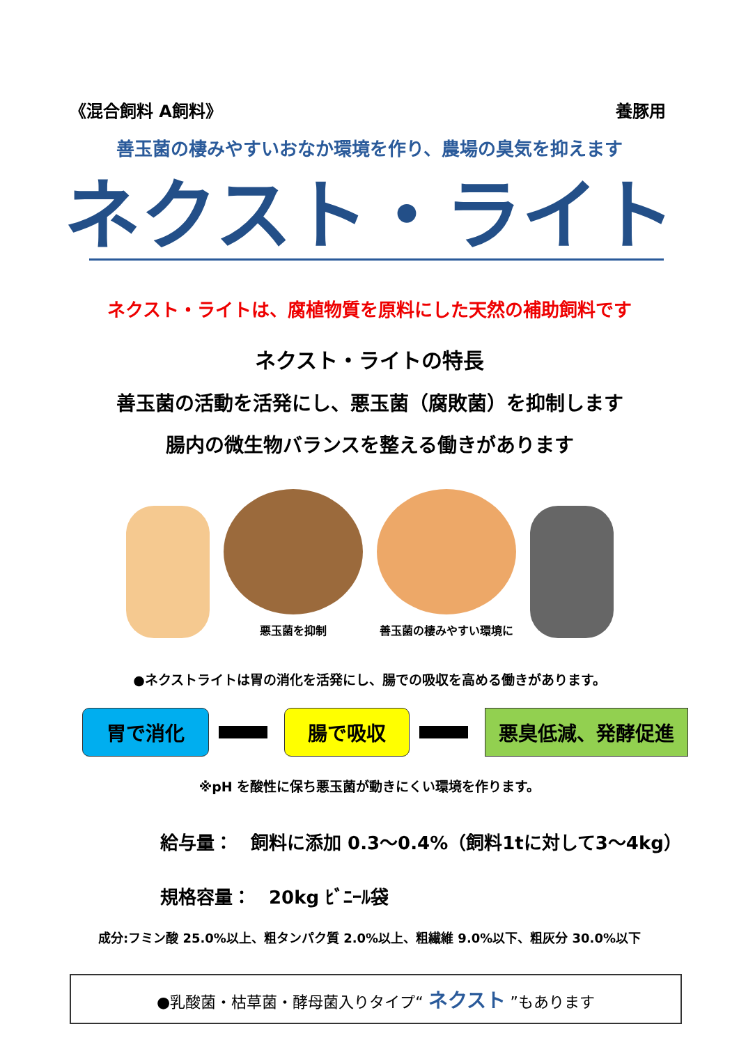《混合飼料 A飼料》 養豚用
善玉菌の棲みやすいおなか環境を作り、農場の臭気を抑えます
ネクスト・ライト
ネクスト・ライトは、腐植物質を原料にした天然の補助飼料です
ネクスト・ライトの特長
善玉菌の活動を活発にし、悪玉菌（腐敗菌）を抑制します
腸内の微生物バランスを整える働きがあります
悪玉菌を抑制
善玉菌の棲みやすい環境に
●ネクストライトは胃の消化を活発にし、腸での吸収を高める働きがあります。
胃で消化 腸で吸収 悪臭低減、発酵促進
※pH を酸性に保ち悪玉菌が動きにくい環境を作ります。
給与量：　飼料に添加 0.3～0.4%（飼料1tに対して3～4kg）
規格容量：　20kg ﾋﾞﾆｰﾙ袋
成分:フミン酸 25.0%以上、粗タンパク質 2.0%以上、粗繊維 9.0%以下、粗灰分 30.0%以下
●乳酸菌・枯草菌・酵母菌入りタイプ“ ネクスト ”もあります